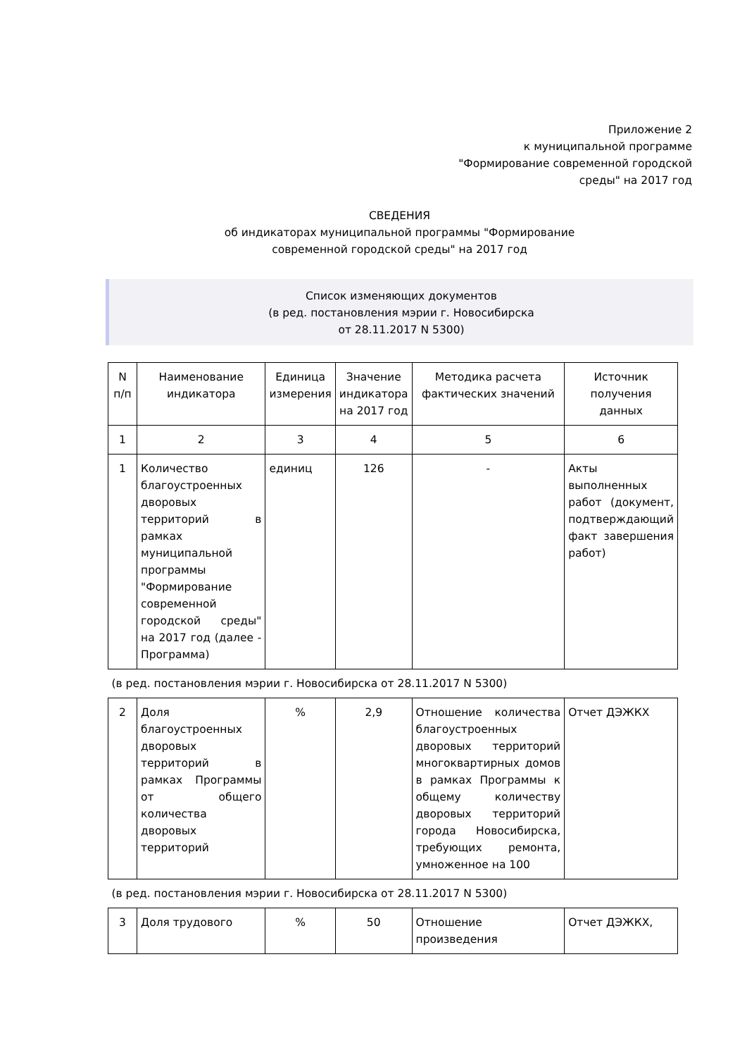Приложение 2
к муниципальной программе
"Формирование современной городской
среды" на 2017 год
СВЕДЕНИЯ
об индикаторах муниципальной программы "Формирование
современной городской среды" на 2017 год
Список изменяющих документов
(в ред. постановления мэрии г. Новосибирска
от 28.11.2017 N 5300)
| N п/п | Наименование индикатора | Единица измерения | Значение индикатора на 2017 год | Методика расчета фактических значений | Источник получения данных |
| --- | --- | --- | --- | --- | --- |
| 1 | 2 | 3 | 4 | 5 | 6 |
| 1 | Количество благоустроенных дворовых территорий в рамках муниципальной программы "Формирование современной городской среды" на 2017 год (далее - Программа) | единиц | 126 | - | Акты выполненных работ (документ, подтверждающий факт завершения работ) |
| (в ред. постановления мэрии г. Новосибирска от 28.11.2017 N 5300) | | | | | |
| 2 | Доля благоустроенных дворовых территорий в рамках Программы от общего количества дворовых территорий | % | 2,9 | Отношение количества благоустроенных дворовых территорий многоквартирных домов в рамках Программы к общему количеству дворовых территорий города Новосибирска, требующих ремонта, умноженное на 100 | Отчет ДЭЖКХ |
| (в ред. постановления мэрии г. Новосибирска от 28.11.2017 N 5300) | | | | | |
| 3 | Доля трудового | % | 50 | Отношение произведения | Отчет ДЭЖКХ, |